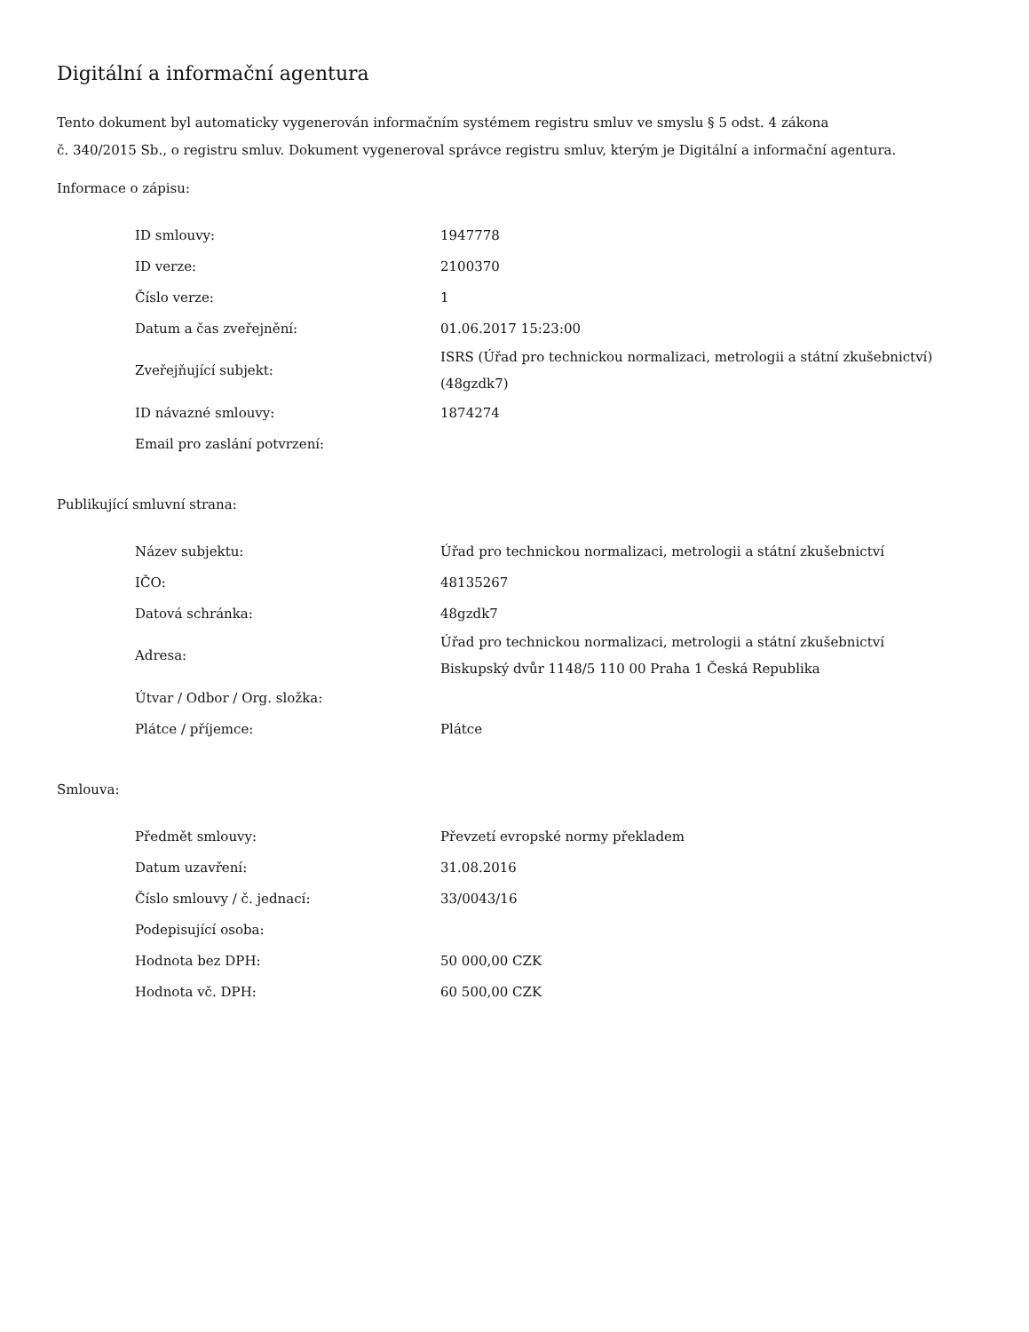Digitální a informační agentura
Tento dokument byl automaticky vygenerován informačním systémem registru smluv ve smyslu § 5 odst. 4 zákona
č. 340/2015 Sb., o registru smluv. Dokument vygeneroval správce registru smluv, kterým je Digitální a informační agentura.
Informace o zápisu:
| ID smlouvy: | 1947778 |
| ID verze: | 2100370 |
| Číslo verze: | 1 |
| Datum a čas zveřejnění: | 01.06.2017 15:23:00 |
| Zveřejňující subjekt: | ISRS (Úřad pro technickou normalizaci, metrologii a státní zkušebnictví) (48gzdk7) |
| ID návazné smlouvy: | 1874274 |
| Email pro zaslání potvrzení: | |
Publikující smluvní strana:
| Název subjektu: | Úřad pro technickou normalizaci, metrologii a státní zkušebnictví |
| IČO: | 48135267 |
| Datová schránka: | 48gzdk7 |
| Adresa: | Úřad pro technickou normalizaci, metrologii a státní zkušebnictví Biskupský dvůr 1148/5 110 00 Praha 1 Česká Republika |
| Útvar / Odbor / Org. složka: | |
| Plátce / příjemce: | Plátce |
Smlouva:
| Předmět smlouvy: | Převzetí evropské normy překladem |
| Datum uzavření: | 31.08.2016 |
| Číslo smlouvy / č. jednací: | 33/0043/16 |
| Podepisující osoba: | |
| Hodnota bez DPH: | 50 000,00 CZK |
| Hodnota vč. DPH: | 60 500,00 CZK |